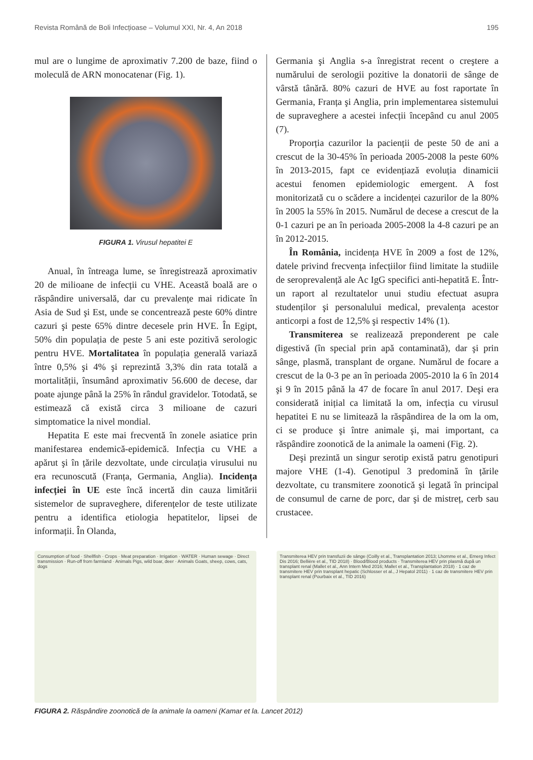Revista Română de Boli Infecțioase – Volumul XXI, Nr. 4, An 2018 195
mul are o lungime de aproximativ 7.200 de baze, fiind o moleculă de ARN monocatenar (Fig. 1).
FIGURA 1. Virusul hepatitei E
Anual, în întreaga lume, se înregistrează aproximativ 20 de milioane de infecții cu VHE. Această boală are o răspândire universală, dar cu prevalențe mai ridicate în Asia de Sud şi Est, unde se concentrează peste 60% dintre cazuri şi peste 65% dintre decesele prin HVE. În Egipt, 50% din populația de peste 5 ani este pozitivă serologic pentru HVE. Mortalitatea în populația generală variază între 0,5% şi 4% şi reprezintă 3,3% din rata totală a mortalității, însumând aproximativ 56.600 de decese, dar poate ajunge până la 25% în rândul gravidelor. Totodată, se estimează că există circa 3 milioane de cazuri simptomatice la nivel mondial.
Hepatita E este mai frecventă în zonele asiatice prin manifestarea endemică-epidemică. Infecția cu VHE a apărut şi în țările dezvoltate, unde circulația virusului nu era recunoscută (Franța, Germania, Anglia). Incidența infecției în UE este încă incertă din cauza limitării sistemelor de supraveghere, diferențelor de teste utilizate pentru a identifica etiologia hepatitelor, lipsei de informații. În Olanda,
Germania şi Anglia s-a înregistrat recent o creştere a numărului de serologii pozitive la donatorii de sânge de vârstă tânără. 80% cazuri de HVE au fost raportate în Germania, Franța şi Anglia, prin implementarea sistemului de supraveghere a acestei infecții începând cu anul 2005 (7).
Proporția cazurilor la pacienții de peste 50 de ani a crescut de la 30-45% în perioada 2005-2008 la peste 60% în 2013-2015, fapt ce evidențiază evoluția dinamicii acestui fenomen epidemiologic emergent. A fost monitorizată cu o scădere a incidenței cazurilor de la 80% în 2005 la 55% în 2015. Numărul de decese a crescut de la 0-1 cazuri pe an în perioada 2005-2008 la 4-8 cazuri pe an în 2012-2015.
În România, incidența HVE în 2009 a fost de 12%, datele privind frecvența infecțiilor fiind limitate la studiile de seroprevalență ale Ac IgG specifici anti-hepatită E. Într-un raport al rezultatelor unui studiu efectuat asupra studenților şi personalului medical, prevalența acestor anticorpi a fost de 12,5% şi respectiv 14% (1).
Transmiterea se realizează preponderent pe cale digestivă (în special prin apă contaminată), dar şi prin sânge, plasmă, transplant de organe. Numărul de focare a crescut de la 0-3 pe an în perioada 2005-2010 la 6 în 2014 şi 9 în 2015 până la 47 de focare în anul 2017. Deşi era considerată inițial ca limitată la om, infecția cu virusul hepatitei E nu se limitează la răspândirea de la om la om, ci se produce şi între animale şi, mai important, ca răspândire zoonotică de la animale la oameni (Fig. 2).
Deşi prezintă un singur serotip există patru genotipuri majore VHE (1-4). Genotipul 3 predomină în țările dezvoltate, cu transmitere zoonotică şi legată în principal de consumul de carne de porc, dar şi de mistreț, cerb sau crustacee.
Consumption of food · Shellfish · Crops · Meat preparation · Irrigation · WATER · Human sewage · Direct transmission · Run-off from farmland · Animals Pigs, wild boar, deer · Animals Goats, sheep, cows, cats, dogs
Transmiterea HEV prin transfuzii de sânge (Coilly et al., Transplantation 2013; Lhomme et al., Emerg Infect Dis 2016; Bellière et al., TID 2018) · Blood/Blood products · Transmiterea HEV prin plasmă după un transplant renal (Mallet et al., Ann Intern Med 2016; Mallet et al., Transplantation 2018) · 1 caz de transmitere HEV prin transplant hepatic (Schlosser et al., J Hepatol 2011) · 1 caz de transmitere HEV prin transplant renal (Pourbaix et al., TID 2016)
FIGURA 2. Răspândire zoonotică de la animale la oameni (Kamar et la. Lancet 2012)